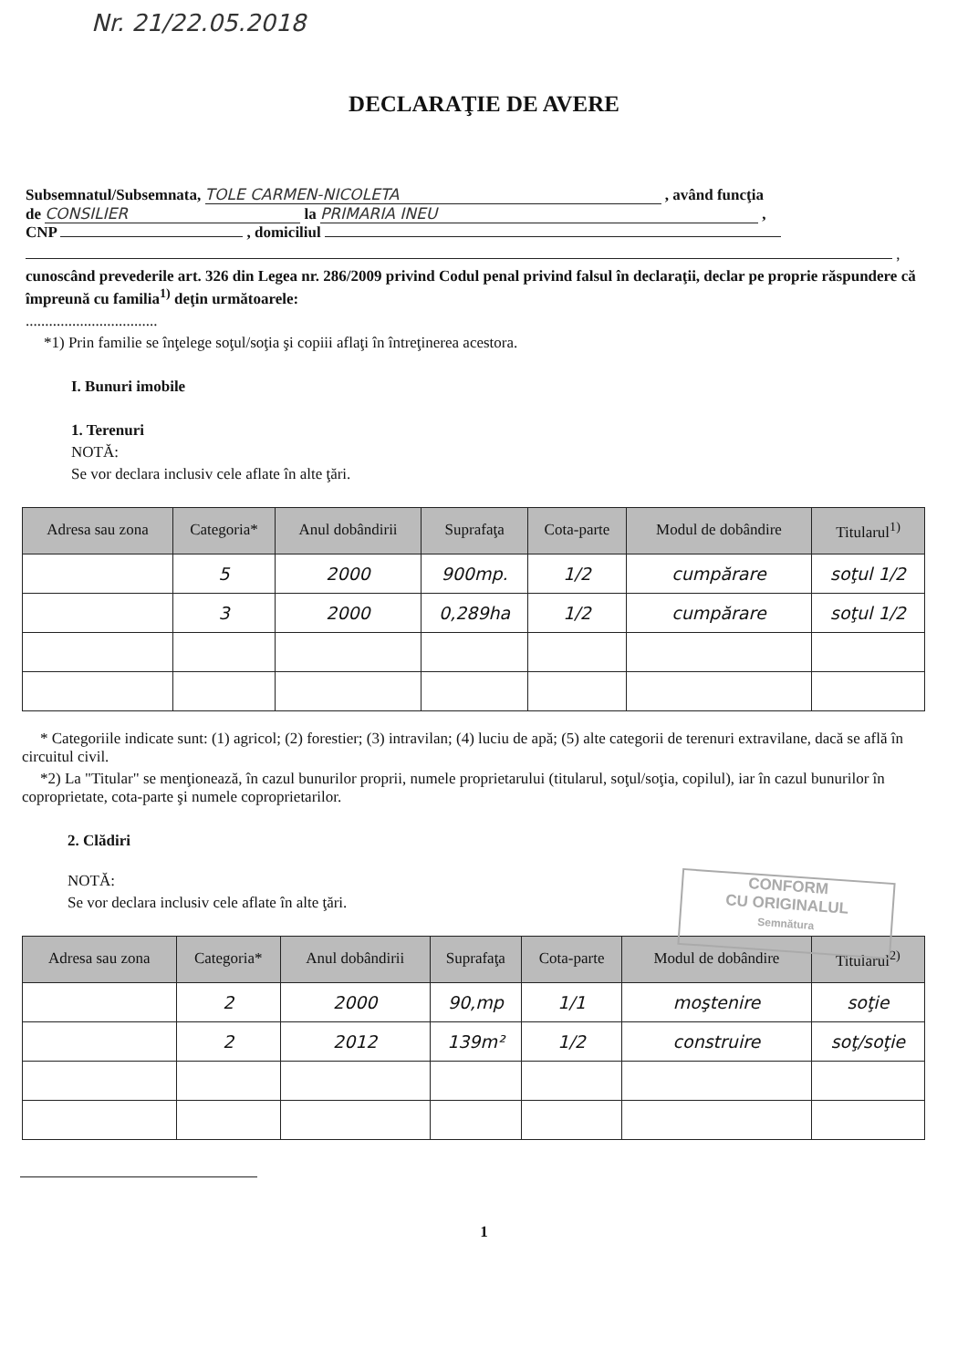Nr. 21/22.05.2018
DECLARAŢIE DE AVERE
Subsemnatul/Subsemnata, TOLE CARMEN-NICOLETA , având funcţia
de CONSILIER la PRIMARIA INEU ,
CNP , domiciliul
,
cunoscând prevederile art. 326 din Legea nr. 286/2009 privind Codul penal privind falsul în declaraţii, declar pe proprie răspundere că împreună cu familia<sup>1)</sup> deţin următoarele:
..................................
*1) Prin familie se înţelege soţul/soţia şi copiii aflaţi în întreţinerea acestora.
I. Bunuri imobile
1. Terenuri
NOTĂ:
Se vor declara inclusiv cele aflate în alte ţări.
| Adresa sau zona | Categoria* | Anul dobândirii | Suprafaţa | Cota-parte | Modul de dobândire | Titularul<sup>1)</sup> |
| --- | --- | --- | --- | --- | --- | --- |
| | 5 | 2000 | 900mp. | 1/2 | cumpărare | soţul 1/2 |
| | 3 | 2000 | 0,289ha | 1/2 | cumpărare | soţul 1/2 |
* Categoriile indicate sunt: (1) agricol; (2) forestier; (3) intravilan; (4) luciu de apă; (5) alte categorii de terenuri extravilane, dacă se află în circuitul civil.
*2) La "Titular" se menţionează, în cazul bunurilor proprii, numele proprietarului (titularul, soţul/soţia, copilul), iar în cazul bunurilor în coproprietate, cota-parte şi numele coproprietarilor.
2. Clădiri
NOTĂ:
Se vor declara inclusiv cele aflate în alte ţări.
CONFORM
CU ORIGINALUL
Semnătura
| Adresa sau zona | Categoria* | Anul dobândirii | Suprafaţa | Cota-parte | Modul de dobândire | Titularul<sup>2)</sup> |
| --- | --- | --- | --- | --- | --- | --- |
| | 2 | 2000 | 90,mp | 1/1 | moştenire | soţie |
| | 2 | 2012 | 139m² | 1/2 | construire | soţ/soţie |
1